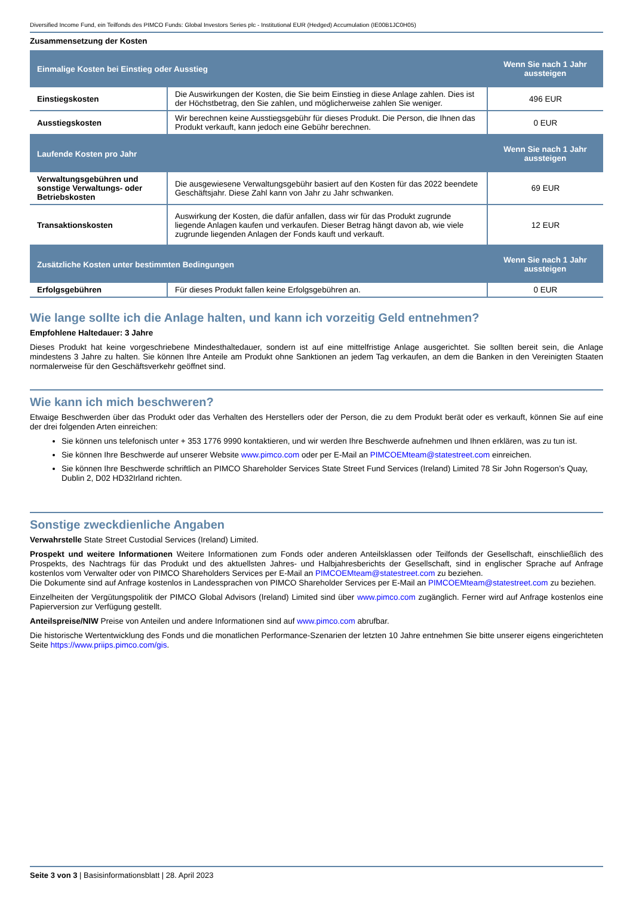Diversified Income Fund, ein Teilfonds des PIMCO Funds: Global Investors Series plc - Institutional EUR (Hedged) Accumulation (IE00B1JC0H05)
Zusammensetzung der Kosten
| Einmalige Kosten bei Einstieg oder Ausstieg | | Wenn Sie nach 1 Jahr aussteigen |
| --- | --- | --- |
| Einstiegskosten | Die Auswirkungen der Kosten, die Sie beim Einstieg in diese Anlage zahlen. Dies ist der Höchstbetrag, den Sie zahlen, und möglicherweise zahlen Sie weniger. | 496 EUR |
| Ausstiegskosten | Wir berechnen keine Ausstiegsgebühr für dieses Produkt. Die Person, die Ihnen das Produkt verkauft, kann jedoch eine Gebühr berechnen. | 0 EUR |
| Laufende Kosten pro Jahr | | Wenn Sie nach 1 Jahr aussteigen |
| Verwaltungsgebühren und sonstige Verwaltungs- oder Betriebskosten | Die ausgewiesene Verwaltungsgebühr basiert auf den Kosten für das 2022 beendete Geschäftsjahr. Diese Zahl kann von Jahr zu Jahr schwanken. | 69 EUR |
| Transaktionskosten | Auswirkung der Kosten, die dafür anfallen, dass wir für das Produkt zugrunde liegende Anlagen kaufen und verkaufen. Dieser Betrag hängt davon ab, wie viele zugrunde liegenden Anlagen der Fonds kauft und verkauft. | 12 EUR |
| Zusätzliche Kosten unter bestimmten Bedingungen | | Wenn Sie nach 1 Jahr aussteigen |
| Erfolgsgebühren | Für dieses Produkt fallen keine Erfolgsgebühren an. | 0 EUR |
Wie lange sollte ich die Anlage halten, und kann ich vorzeitig Geld entnehmen?
Empfohlene Haltedauer: 3 Jahre
Dieses Produkt hat keine vorgeschriebene Mindesthaltedauer, sondern ist auf eine mittelfristige Anlage ausgerichtet. Sie sollten bereit sein, die Anlage mindestens 3 Jahre zu halten. Sie können Ihre Anteile am Produkt ohne Sanktionen an jedem Tag verkaufen, an dem die Banken in den Vereinigten Staaten normalerweise für den Geschäftsverkehr geöffnet sind.
Wie kann ich mich beschweren?
Etwaige Beschwerden über das Produkt oder das Verhalten des Herstellers oder der Person, die zu dem Produkt berät oder es verkauft, können Sie auf eine der drei folgenden Arten einreichen:
Sie können uns telefonisch unter + 353 1776 9990 kontaktieren, und wir werden Ihre Beschwerde aufnehmen und Ihnen erklären, was zu tun ist.
Sie können Ihre Beschwerde auf unserer Website www.pimco.com oder per E-Mail an PIMCOEMteam@statestreet.com einreichen.
Sie können Ihre Beschwerde schriftlich an PIMCO Shareholder Services State Street Fund Services (Ireland) Limited 78 Sir John Rogerson’s Quay, Dublin 2, D02 HD32Irland richten.
Sonstige zweckdienliche Angaben
Verwahrstelle State Street Custodial Services (Ireland) Limited.
Prospekt und weitere Informationen Weitere Informationen zum Fonds oder anderen Anteilsklassen oder Teilfonds der Gesellschaft, einschließlich des Prospekts, des Nachtrags für das Produkt und des aktuellsten Jahres- und Halbjahresberichts der Gesellschaft, sind in englischer Sprache auf Anfrage kostenlos vom Verwalter oder von PIMCO Shareholders Services per E-Mail an PIMCOEMteam@statestreet.com zu beziehen.
Die Dokumente sind auf Anfrage kostenlos in Landessprachen von PIMCO Shareholder Services per E-Mail an PIMCOEMteam@statestreet.com zu beziehen.
Einzelheiten der Vergütungspolitik der PIMCO Global Advisors (Ireland) Limited sind über www.pimco.com zugänglich. Ferner wird auf Anfrage kostenlos eine Papierversion zur Verfügung gestellt.
Anteilspreise/NIW Preise von Anteilen und andere Informationen sind auf www.pimco.com abrufbar.
Die historische Wertentwicklung des Fonds und die monatlichen Performance-Szenarien der letzten 10 Jahre entnehmen Sie bitte unserer eigens eingerichteten Seite https://www.priips.pimco.com/gis.
Seite 3 von 3 | Basisinformationsblatt | 28. April 2023